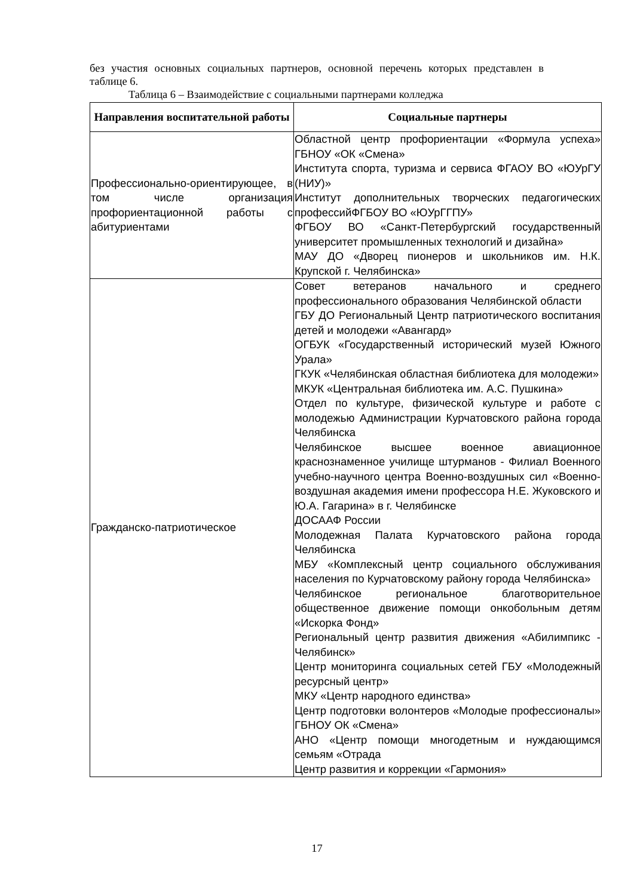без участия основных социальных партнеров, основной перечень которых представлен в таблице 6.
Таблица 6 – Взаимодействие с социальными партнерами колледжа
| Направления воспитательной работы | Социальные партнеры |
| --- | --- |
| Профессионально-ориентирующее, в том числе организация профориентационной работы с абитуриентами | Областной центр профориентации «Формула успеха» ГБНОУ «ОК «Смена» Института спорта, туризма и сервиса ФГАОУ ВО «ЮУрГУ (НИУ)» Институт дополнительных творческих педагогических профессийФГБОУ ВО «ЮУрГГПУ» ФГБОУ ВО «Санкт-Петербургский государственный университет промышленных технологий и дизайна» МАУ ДО «Дворец пионеров и школьников им. Н.К. Крупской г. Челябинска» |
| Гражданско-патриотическое | Совет ветеранов начального и среднего профессионального образования Челябинской области ГБУ ДО Региональный Центр патриотического воспитания детей и молодежи «Авангард» ОГБУК «Государственный исторический музей Южного Урала» ГКУК «Челябинская областная библиотека для молодежи» МКУК «Центральная библиотека им. А.С. Пушкина» Отдел по культуре, физической культуре и работе с молодежью Администрации Курчатовского района города Челябинска Челябинское высшее военное авиационное краснознаменное училище штурманов - Филиал Военного учебно-научного центра Военно-воздушных сил «Военно-воздушная академия имени профессора Н.Е. Жуковского и Ю.А. Гагарина» в г. Челябинске ДОСААФ России Молодежная Палата Курчатовского района города Челябинска МБУ «Комплексный центр социального обслуживания населения по Курчатовскому району города Челябинска» Челябинское региональное благотворительное общественное движение помощи онкобольным детям «Искорка Фонд» Региональный центр развития движения «Абилимпикс - Челябинск» Центр мониторинга социальных сетей ГБУ «Молодежный ресурсный центр» МКУ «Центр народного единства» Центр подготовки волонтеров «Молодые профессионалы» ГБНОУ ОК «Смена» АНО «Центр помощи многодетным и нуждающимся семьям «Отрада Центр развития и коррекции «Гармония» |
17